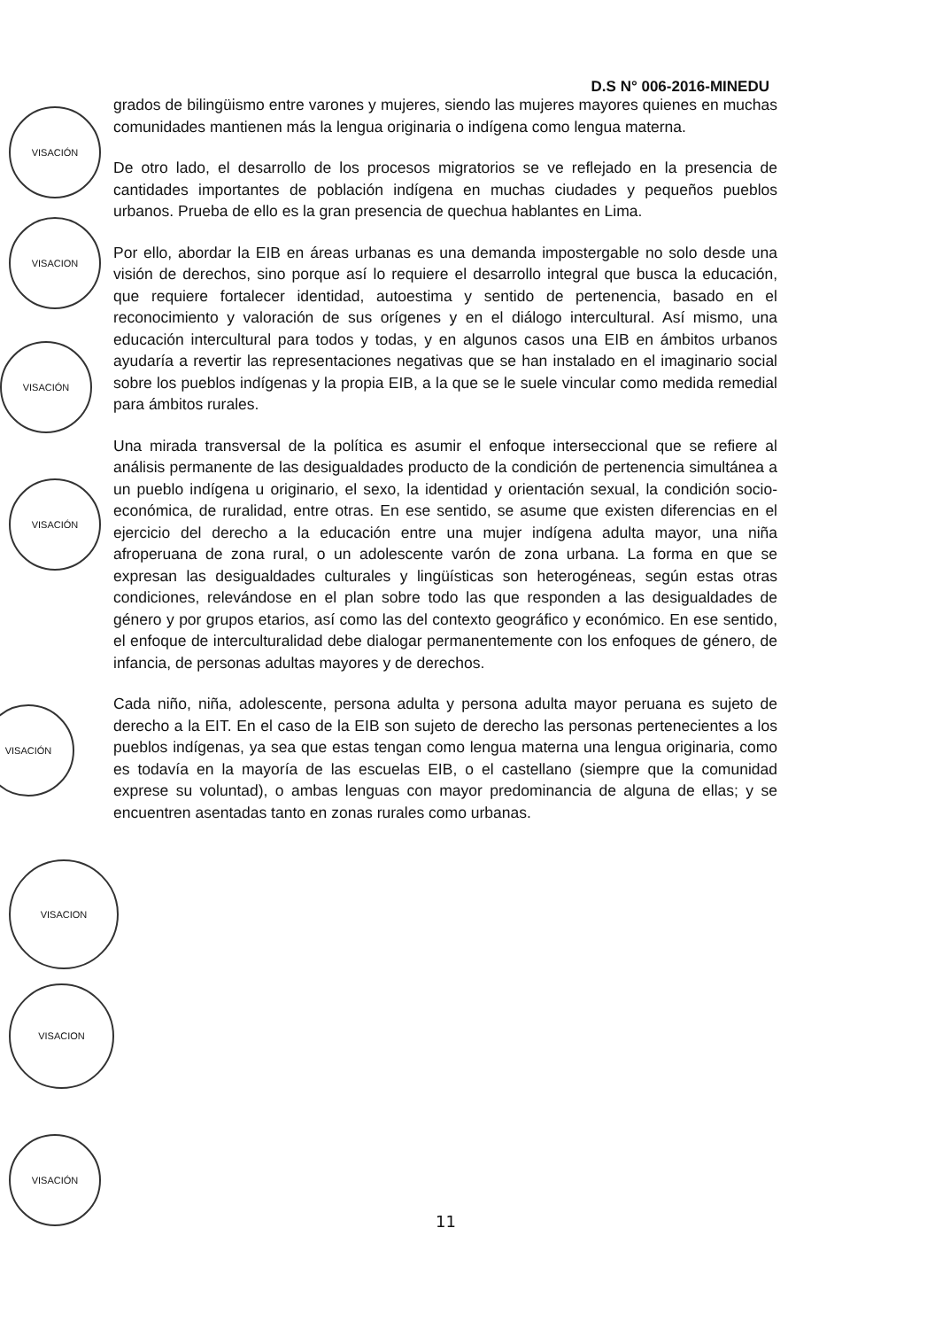D.S N° 006-2016-MINEDU
grados de bilingüismo entre varones y mujeres, siendo las mujeres mayores quienes en muchas comunidades mantienen más la lengua originaria o indígena como lengua materna.
De otro lado, el desarrollo de los procesos migratorios se ve reflejado en la presencia de cantidades importantes de población indígena en muchas ciudades y pequeños pueblos urbanos. Prueba de ello es la gran presencia de quechua hablantes en Lima.
Por ello, abordar la EIB en áreas urbanas es una demanda impostergable no solo desde una visión de derechos, sino porque así lo requiere el desarrollo integral que busca la educación, que requiere fortalecer identidad, autoestima y sentido de pertenencia, basado en el reconocimiento y valoración de sus orígenes y en el diálogo intercultural. Así mismo, una educación intercultural para todos y todas, y en algunos casos una EIB en ámbitos urbanos ayudaría a revertir las representaciones negativas que se han instalado en el imaginario social sobre los pueblos indígenas y la propia EIB, a la que se le suele vincular como medida remedial para ámbitos rurales.
Una mirada transversal de la política es asumir el enfoque interseccional que se refiere al análisis permanente de las desigualdades producto de la condición de pertenencia simultánea a un pueblo indígena u originario, el sexo, la identidad y orientación sexual, la condición socio-económica, de ruralidad, entre otras. En ese sentido, se asume que existen diferencias en el ejercicio del derecho a la educación entre una mujer indígena adulta mayor, una niña afroperuana de zona rural, o un adolescente varón de zona urbana. La forma en que se expresan las desigualdades culturales y lingüísticas son heterogéneas, según estas otras condiciones, relevándose en el plan sobre todo las que responden a las desigualdades de género y por grupos etarios, así como las del contexto geográfico y económico. En ese sentido, el enfoque de interculturalidad debe dialogar permanentemente con los enfoques de género, de infancia, de personas adultas mayores y de derechos.
Cada niño, niña, adolescente, persona adulta y persona adulta mayor peruana es sujeto de derecho a la EIT. En el caso de la EIB son sujeto de derecho las personas pertenecientes a los pueblos indígenas, ya sea que estas tengan como lengua materna una lengua originaria, como es todavía en la mayoría de las escuelas EIB, o el castellano (siempre que la comunidad exprese su voluntad), o ambas lenguas con mayor predominancia de alguna de ellas; y se encuentren asentadas tanto en zonas rurales como urbanas.
VISACIÓN
VISACION
VISACIÓN
VISACIÓN
VISACIÓN
VISACION
VISACION
VISACIÓN
11